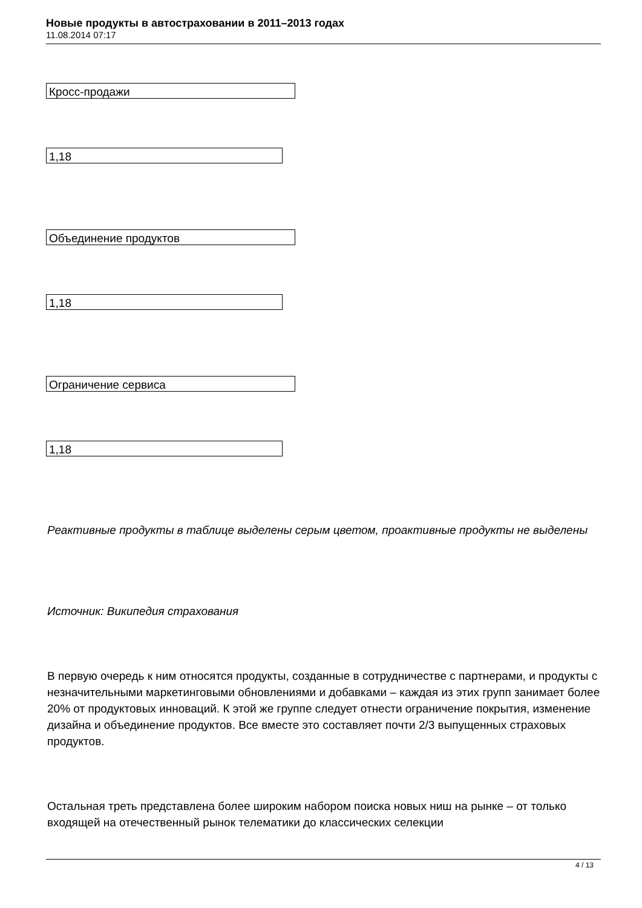Новые продукты в автостраховании в 2011–2013 годах
11.08.2014 07:17
| Кросс-продажи |
| 1,18 |
| Объединение продуктов |
| 1,18 |
| Ограничение сервиса |
| 1,18 |
Реактивные продукты в таблице выделены серым цветом, проактивные продукты не выделены
Источник: Википедия страхования
В первую очередь к ним относятся продукты, созданные в сотрудничестве с партнерами, и продукты с незначительными маркетинговыми обновлениями и добавками – каждая из этих групп занимает более 20% от продуктовых инноваций. К этой же группе следует отнести ограничение покрытия, изменение дизайна и объединение продуктов. Все вместе это составляет почти 2/3 выпущенных страховых продуктов.
Остальная треть представлена более широким набором поиска новых ниш на рынке – от только входящей на отечественный рынок телематики до классических селекции
4 / 13